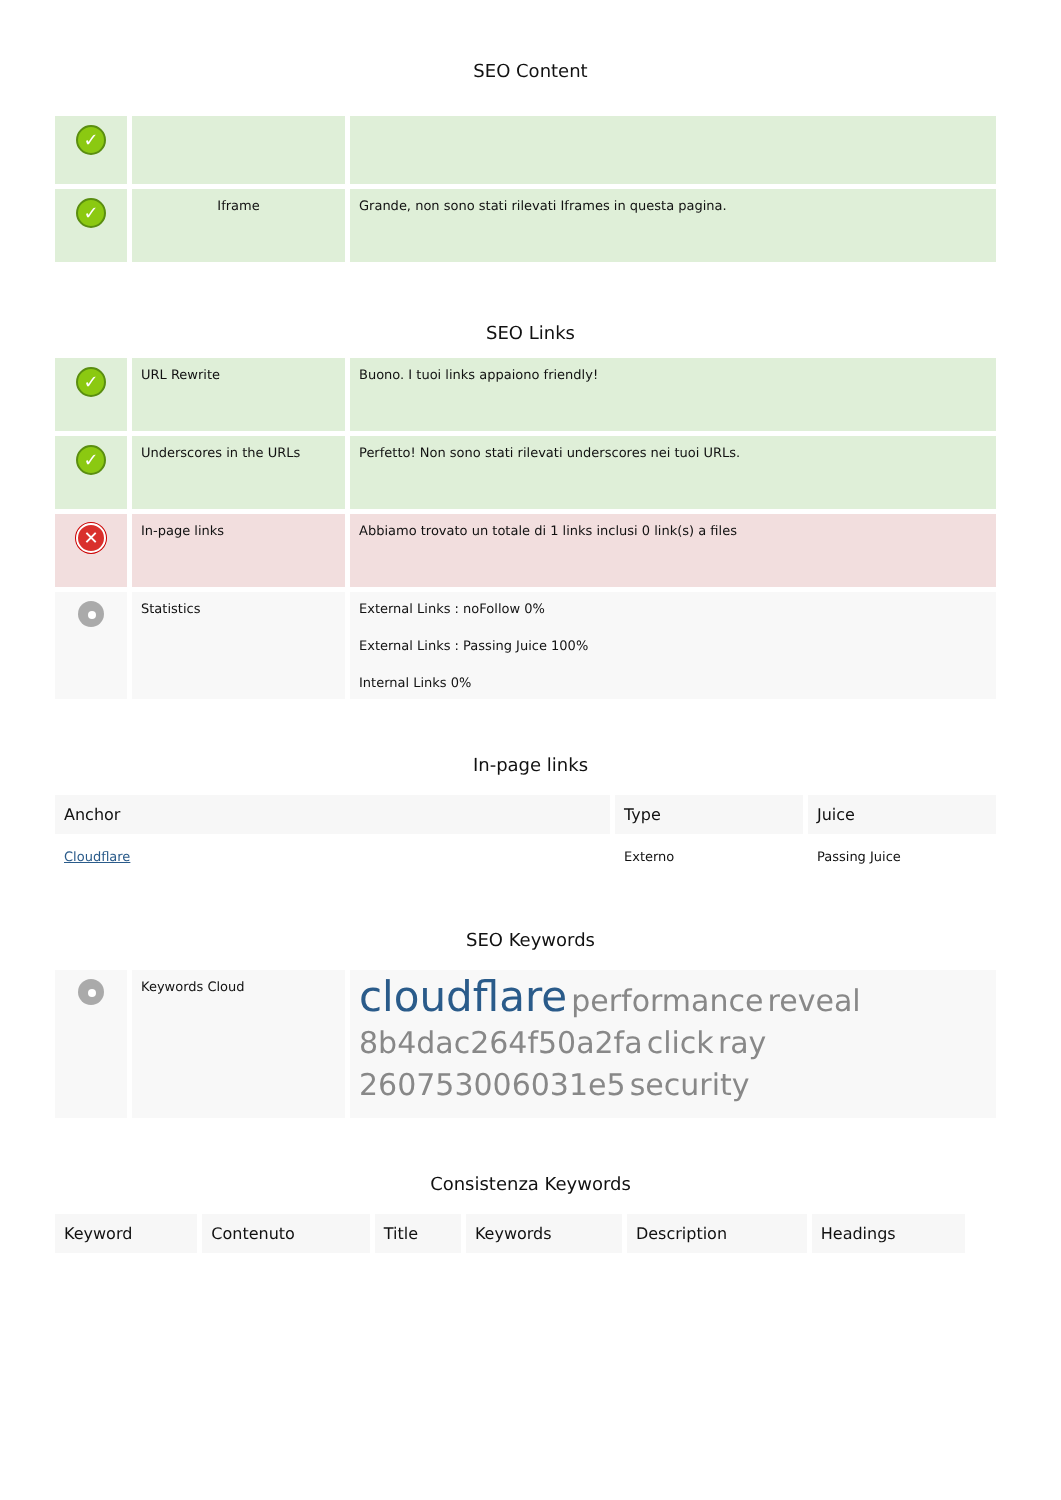SEO Content
| ✓ | | |
| ✓ | Iframe | Grande, non sono stati rilevati Iframes in questa pagina. |
SEO Links
| ✓ | URL Rewrite | Buono. I tuoi links appaiono friendly! |
| ✓ | Underscores in the URLs | Perfetto! Non sono stati rilevati underscores nei tuoi URLs. |
| ✕ | In-page links | Abbiamo trovato un totale di 1 links inclusi 0 link(s) a files |
| | Statistics | External Links : noFollow 0% External Links : Passing Juice 100% Internal Links 0% |
In-page links
| Anchor | Type | Juice |
| --- | --- | --- |
| Cloudflare | Externo | Passing Juice |
SEO Keywords
| | Keywords Cloud | cloudflare performance reveal 8b4dac264f50a2fa click ray 260753006031e5 security |
Consistenza Keywords
| Keyword | Contenuto | Title | Keywords | Description | Headings |
| --- | --- | --- | --- | --- | --- |